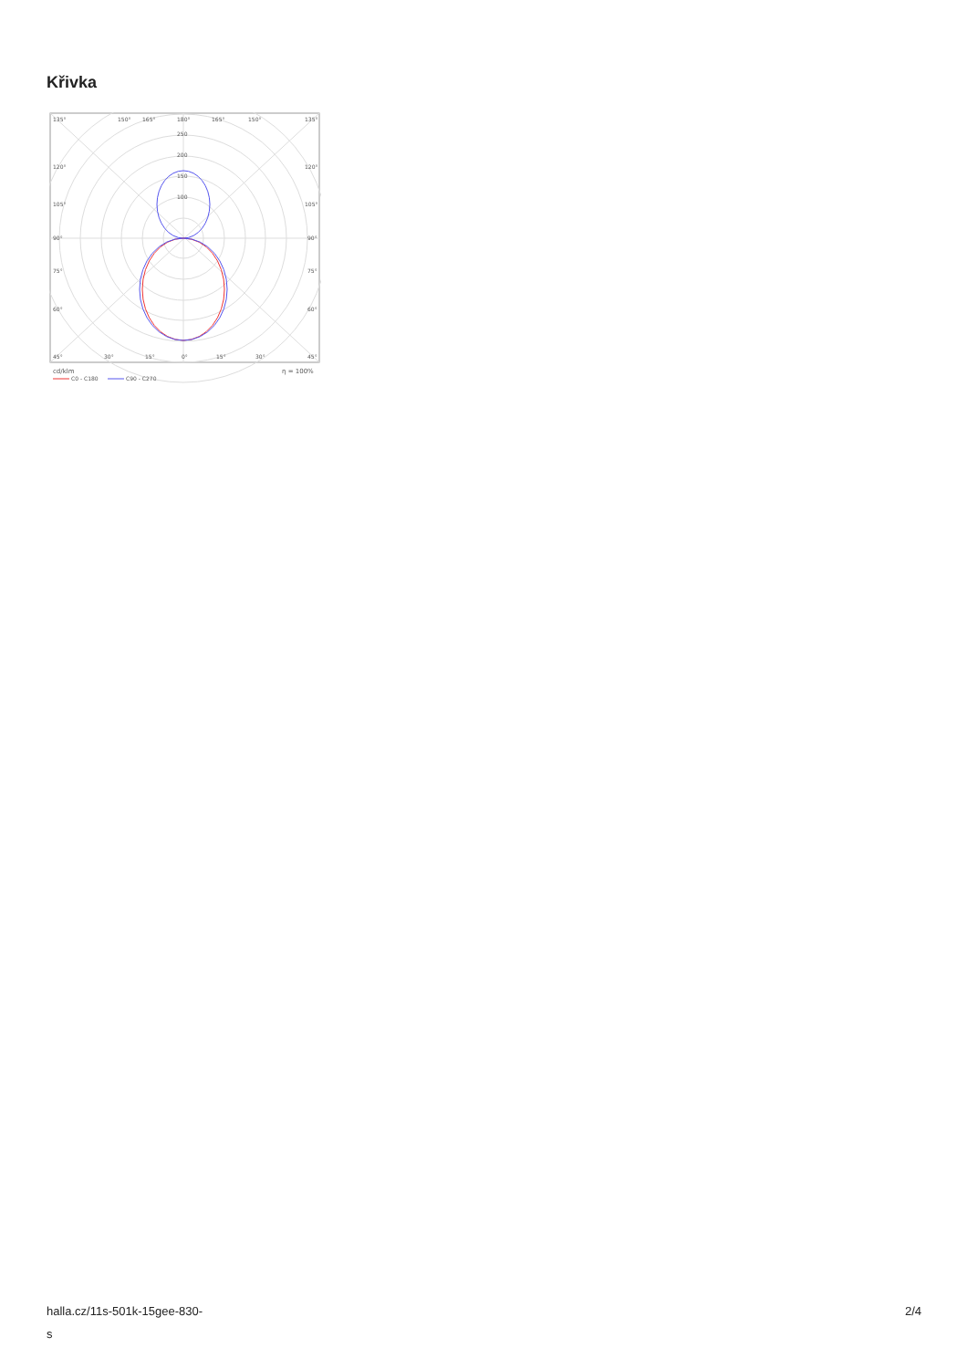Křivka
135°
150°
165°
180°
165°
150°
135°
250
200
150
100
120°
120°
105°
105°
90°
90°
75°
75°
60°
60°
45°
30°
15°
0°
15°
30°
45°
cd/klm
η = 100%
C0 - C180
C90 - C270
halla.cz/11s-501k-15gee-830-
s
2/4